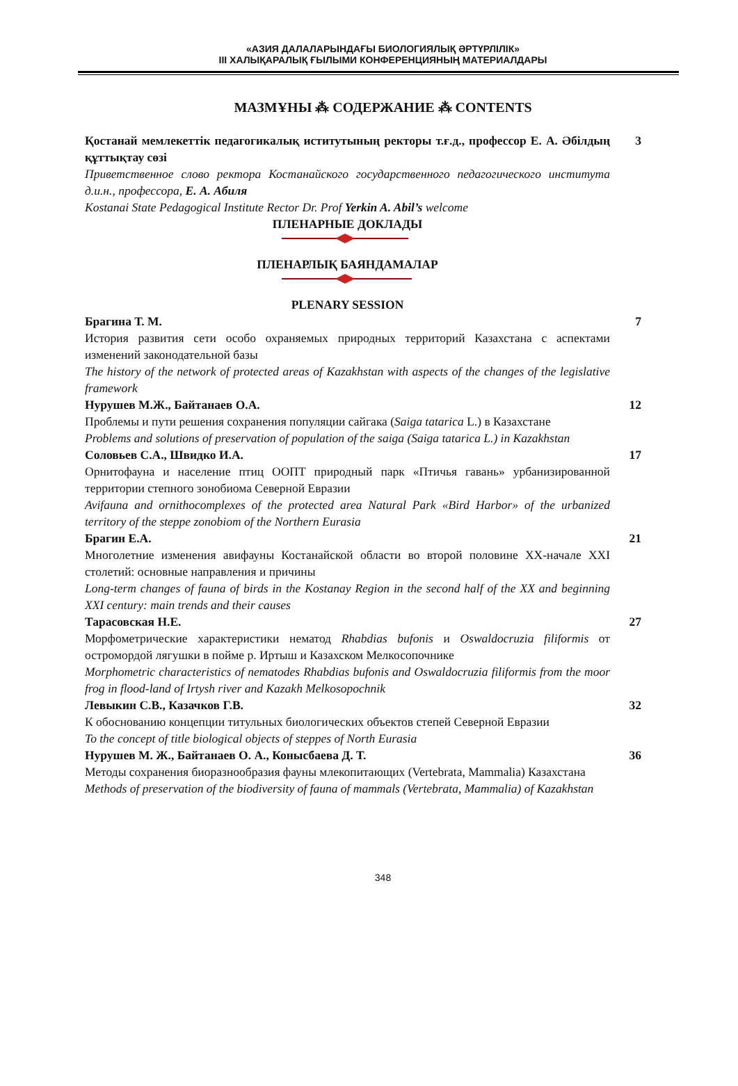«АЗИЯ ДАЛАЛАРЫНДАҒЫ БИОЛОГИЯЛЫҚ ӘРТҮРЛІЛІК»
III ХАЛЫҚАРАЛЫҚ ҒЫЛЫМИ КОНФЕРЕНЦИЯНЫҢ МАТЕРИАЛДАРЫ
МАЗМҰНЫ ⁂ СОДЕРЖАНИЕ ⁂ CONTENTS
Қостанай мемлекеттік педагогикалық иститутының ректоры т.ғ.д., профессор Е. А. Әбілдың құттықтау сөзі
Приветственное слово ректора Костанайского государственного педагогического института д.и.н., профессора, Е. А. Абиля
Kostanai State Pedagogical Institute Rector Dr. Prof Yerkin A. Abil’s welcome
3
ПЛЕНАРНЫЕ ДОКЛАДЫ
ПЛЕНАРЛЫҚ БАЯНДАМАЛАР
PLENARY SESSION
Брагина Т. М.
История развития сети особо охраняемых природных территорий Казахстана с аспектами изменений законодательной базы
The history of the network of protected areas of Kazakhstan with aspects of the changes of the legislative framework
7
Нурушев М.Ж., Байтанаев О.А.
Проблемы и пути решения сохранения популяции сайгака (Saiga tatarica L.) в Казахстане
Problems and solutions of preservation of population of the saiga (Saiga tatarica L.) in Kazakhstan
12
Соловьев С.А., Швидко И.А.
Орнитофауна и население птиц ООПТ природный парк «Птичья гавань» урбанизированной территории степного зонобиома Северной Евразии
Avifauna and ornithocomplexes of the protected area Natural Park «Bird Harbor» of the urbanized territory of the steppe zonobiom of the Northern Eurasia
17
Брагин Е.А.
Многолетние изменения авифауны Костанайской области во второй половине XX-начале XXI столетий: основные направления и причины
Long-term changes of fauna of birds in the Kostanay Region in the second half of the XX and beginning XXI century: main trends and their causes
21
Тарасовская Н.Е.
Морфометрические характеристики нематод Rhabdias bufonis и Oswaldocruzia filiformis от остромордой лягушки в пойме р. Иртыш и Казахском Мелкосопочнике
Morphometric characteristics of nematodes Rhabdias bufonis and Oswaldocruzia filiformis from the moor frog in flood-land of Irtysh river and Kazakh Melkosopochnik
27
Левыкин С.В., Казачков Г.В.
К обоснованию концепции титульных биологических объектов степей Северной Евразии
To the concept of title biological objects of steppes of North Eurasia
32
Нурушев М. Ж., Байтанаев О. А., Конысбаева Д. Т.
Методы сохранения биоразнообразия фауны млекопитающих (Vertebrata, Mammalia) Казахстана
Methods of preservation of the biodiversity of fauna of mammals (Vertebrata, Mammalia) of Kazakhstan
36
348